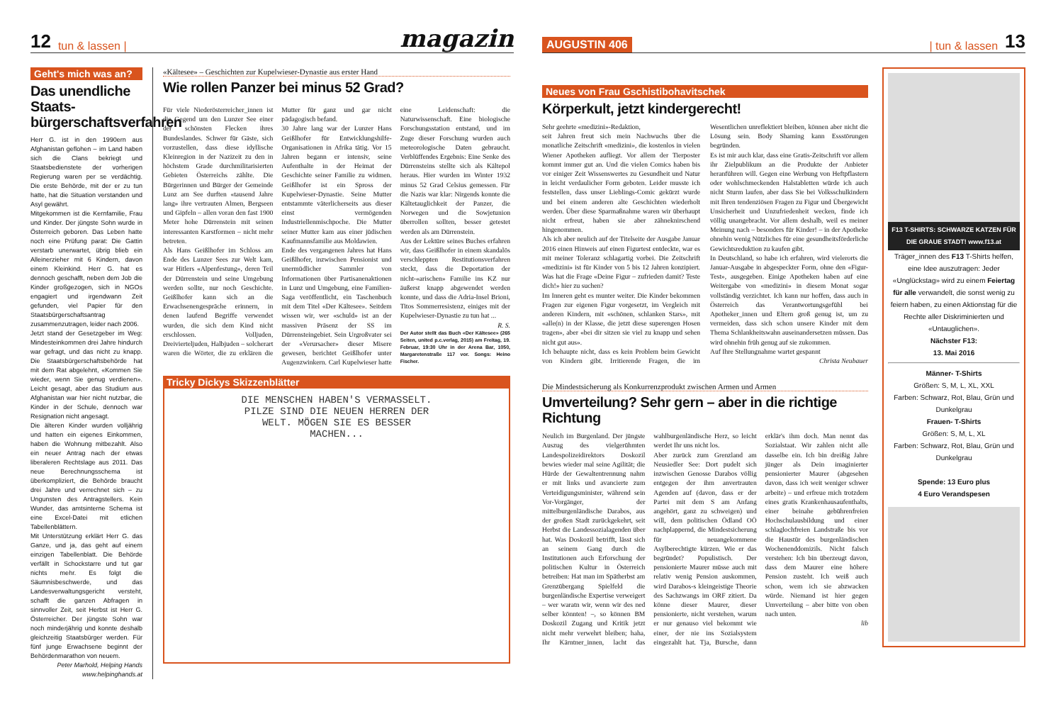12 tun & lassen | magazin
Geht's mich was an?
Das unendliche Staats­bürgerschaftsverfahren
Herr G. ist in den 1990ern aus Afghanistan geflohen – im Land haben sich die Clans bekriegt und Staatsbedienstete der vorherigen Regierung waren per se verdächtig. Die erste Behörde, mit der er zu tun hatte, hat die Situation verstanden und Asyl gewährt.
Mitgekommen ist die Kernfamilie, Frau und Kinder. Der jüngste Sohn wurde in Österreich geboren. Das Leben hatte noch eine Prüfung parat: Die Gattin verstarb unerwartet, übrig blieb ein Alleinerzieher mit 6 Kindern, davon einem Kleinkind. Herr G. hat es dennoch geschafft, neben dem Job die Kinder großgezogen, sich in NGOs engagiert und irgendwann Zeit gefunden, viel Papier für den Staatsbürgerschaftsantrag zusammenzutragen, leider nach 2006.
Jetzt stand der Gesetzgeber im Weg: Mindesteinkommen drei Jahre hindurch war gefragt, und das nicht zu knapp. Die Staatsbürgerschaftsbehörde hat mit dem Rat abgelehnt, «Kommen Sie wieder, wenn Sie genug verdienen». Leicht gesagt, aber das Studium aus Afghanistan war hier nicht nutzbar, die Kinder in der Schule, dennoch war Resignation nicht angesagt.
Die älteren Kinder wurden volljährig und hatten ein eigenes Einkommen, haben die Wohnung mitbezahlt. Also ein neuer Antrag nach der etwas liberaleren Rechtslage aus 2011. Das neue Berechnungsschema ist überkompliziert, die Behörde braucht drei Jahre und verrechnet sich – zu Ungunsten des Antragstellers. Kein Wunder, das amtsinterne Schema ist eine Excel-Datei mit etlichen Tabellenblättern.
Mit Unterstützung erklärt Herr G. das Ganze, und ja, das geht auf einem einzigen Tabellenblatt. Die Behörde verfällt in Schockstarre und tut gar nichts mehr. Es folgt die Säumnisbeschwerde, und das Landesverwaltungsgericht versteht, schafft die ganzen Abfragen in sinnvoller Zeit, seit Herbst ist Herr G. Österreicher. Der jüngste Sohn war noch minderjährig und konnte deshalb gleichzeitig Staatsbürger werden. Für fünf junge Erwachsene beginnt der Behördenmarathon von neuem.
Peter Marhold, Helping Hands
www.helpinghands.at
«Kältesee» – Geschichten zur Kupelwieser-Dynastie aus erster Hand
Wie rollen Panzer bei minus 52 Grad?
Für viele Niederösterreicher_innen ist die Gegend um den Lunzer See einer der schönsten Flecken ihres Bundeslandes. Schwer für Gäste, sich vorzustellen, dass diese idyllische Kleinregion in der Nazizeit zu den in höchstem Grade durchmilitarisierten Gebieten Österreichs zählte. Die Bürgerinnen und Bürger der Gemeinde Lunz am See durften «tausend Jahre lang» ihre vertrauten Almen, Bergseen und Gipfeln – allen voran den fast 1900 Meter hohe Dürrenstein mit seinen interessanten Karstformen – nicht mehr betreten.
Als Hans Geißlhofer im Schloss am Ende des Lunzer Sees zur Welt kam, war Hitlers «Alpenfestung», deren Teil der Dürrenstein und seine Umgebung werden sollte, nur noch Geschichte. Geißlhofer kann sich an die Erwachsenengespräche erinnern, in denen laufend Begriffe verwendet wurden, die sich dem Kind nicht erschlossen. Volljuden, Dreivierteljuden, Halbjuden – solcherart waren die Wörter, die zu erklären die Mutter für ganz und gar nicht pädagogisch befand.
30 Jahre lang war der Lunzer Hans Geißlhofer für Entwicklungshilfe-Organisationen in Afrika tätig. Vor 15 Jahren begann er intensiv, seine Aufenthalte in der Heimat der Geschichte seiner Familie zu widmen. Geißlhofer ist ein Spross der Kupelwieser-Dynastie. Seine Mutter entstammte väterlicherseits aus dieser einst vermögenden Industriellenmischpoche. Die Mutter seiner Mutter kam aus einer jüdischen Kaufmannsfamilie aus Moldawien.
Ende des vergangenen Jahres hat Hans Geißlhofer, inzwischen Pensionist und unermüdlicher Sammler von Informationen über Partisanenaktionen in Lunz und Umgebung, eine Familien-Saga veröffentlicht, ein Taschenbuch mit dem Titel «Der Kältesee». Seitdem wissen wir, wer «schuld» ist an der massiven Präsenz der SS im Dürrensteingebiet. Sein Urgroßvater sei der «Verursacher» dieser Misere gewesen, berichtet Geißlhofer unter Augenzwinkern. Carl Kupelwieser hatte eine Leidenschaft: die Naturwissenschaft. Eine biologische Forschungsstation entstand, und im Zuge dieser Forschung wurden auch meteorologische Daten gebraucht. Verblüffendes Ergebnis: Eine Senke des Dürrensteins stellte sich als Kältepol heraus. Hier wurden im Winter 1932 minus 52 Grad Celsius gemessen. Für die Nazis war klar: Nirgends konnte die Kältetauglichkeit der Panzer, die Norwegen und die Sowjetunion überrollen sollten, besser getestet werden als am Dürrenstein.
Aus der Lektüre seines Buches erfahren wir, dass Geißlhofer in einem skandalös verschleppten Restitutionsverfahren steckt, dass die Deportation der nicht-«arischen» Familie ins KZ nur äußerst knapp abgewendet werden konnte, und dass die Adria-Insel Brioni, Titos Sommerresistenz, einiges mit der Kupelwieser-Dynastie zu tun hat ...
R. S.
Der Autor stellt das Buch «Der Kältesee» (265 Seiten, united p.c.verlag, 2015) am Freitag, 19. Februar, 19:30 Uhr in der Arena Bar, 1050, Margaretenstraße 117 vor. Songs: Heino Fischer.
Tricky Dickys Skizzenblätter
DIE MENSCHEN HABEN'S VERMASSELT. PILZE SIND DIE NEUEN HERREN DER WELT. MÖGEN SIE ES BESSER MACHEN...
AUGUSTIN 406 | tun & lassen 13
Neues von Frau Gschistibohavitschek
Körperkult, jetzt kindergerecht!
Sehr geehrte «medizini»-Redaktion,
seit Jahren freut sich mein Nachwuchs über die monatliche Zeitschrift «medizini», die kostenlos in vielen Wiener Apotheken aufliegt. Vor allem der Tierposter kommt immer gut an. Und die vielen Comics haben bis vor einiger Zeit Wissenswertes zu Gesundheit und Natur in leicht verdaulicher Form geboten. Leider musste ich feststellen, dass unser Lieblings-Comic gekürzt wurde und bei einem anderen alte Geschichten wiederholt werden. Über diese Sparmaßnahme waren wir überhaupt nicht erfreut, haben sie aber zähneknirschend hingenommen.
Als ich aber neulich auf der Titelseite der Ausgabe Januar 2016 einen Hinweis auf einen Figurtest entdeckte, war es mit meiner Toleranz schlagartig vorbei. Die Zeitschrift «medizini» ist für Kinder von 5 bis 12 Jahren konzipiert. Was hat die Frage «Deine Figur – zufrieden damit? Teste dich!» hier zu suchen?
Im Inneren geht es munter weiter. Die Kinder bekommen Fragen zur eigenen Figur vorgesetzt, im Vergleich mit anderen Kindern, mit «schönen, schlanken Stars», mit «alle(n) in der Klasse, die jetzt diese superengen Hosen tragen», aber «bei dir sitzen sie viel zu knapp und sehen nicht gut aus».
Ich behaupte nicht, dass es kein Problem beim Gewicht von Kindern gibt. Irritierende Fragen, die im Wesentlichen unreflektiert bleiben, können aber nicht die Lösung sein. Body Shaming kann Essstörungen begründen.
Es ist mir auch klar, dass eine Gratis-Zeitschrift vor allem ihr Zielpublikum an die Produkte der Anbieter heranführen will. Gegen eine Werbung von Heftpflastern oder wohlschmeckenden Halstabletten würde ich auch nicht Sturm laufen, aber dass Sie bei Volksschulkindern mit Ihren tendenziösen Fragen zu Figur und Übergewicht Unsicherheit und Unzufriedenheit wecken, finde ich völlig unangebracht. Vor allem deshalb, weil es meiner Meinung nach – besonders für Kinder! – in der Apotheke ohnehin wenig Nützliches für eine gesundheitsförderliche Gewichtsreduktion zu kaufen gibt.
In Deutschland, so habe ich erfahren, wird vielerorts die Januar-Ausgabe in abgespeckter Form, ohne den «Figur-Test», ausgegeben. Einige Apotheken haben auf eine Weitergabe von «medizini» in diesem Monat sogar vollständig verzichtet. Ich kann nur hoffen, dass auch in Österreich das Verantwortungsgefühl bei Apotheker_innen und Eltern groß genug ist, um zu vermeiden, dass sich schon unsere Kinder mit dem Thema Schlankheitswahn auseinandersetzen müssen. Das wird ohnehin früh genug auf sie zukommen.
Auf Ihre Stellungnahme wartet gespannt
Christa Neubauer
Die Mindestsicherung als Konkurrenzprodukt zwischen Armen und Armen
Umverteilung? Sehr gern – aber in die richtige Richtung
Neulich im Burgenland. Der jüngste Auszug des vielgerühmten Landespolizeidirektors Doskozil bewies wieder mal seine Agilität; die Hürde der Gewaltentrennung nahm er mit links und avancierte zum Verteidigungsminister, während sein Vor-Vorgänger, der mittelburgenländische Darabos, aus der großen Stadt zurückgekehrt, seit Herbst die Landessozialagenden über hat. Was Doskozil betrifft, lässt sich an seinem Gang durch die Institutionen auch Erforschung der politischen Kultur in Österreich betreiben: Hat man im Spätherbst am Grenzübergang Spielfeld die burgenländische Expertise verweigert – wer waratn wir, wenn wir des ned selber könnten! –, so können BM Doskozil Zugang und Kritik jetzt nicht mehr verwehrt bleiben; haha, Ihr Kärntner_innen, lacht das wahlburgenländische Herz, so leicht werdet Ihr uns nicht los.
Aber zurück zum Grenzland am Neusiedler See: Dort pudelt sich inzwischen Genosse Darabos völlig entgegen der ihm anvertrauten Agenden auf (davon, dass er der Partei mit dem S am Anfang angehört, ganz zu schweigen) und will, dem politischen Ödland OÖ nachplappernd, die Mindestsicherung für neuangekommene Asylberechtigte kürzen. Wie er das begründet? Populistisch. Der pensionierte Maurer müsse auch mit relativ wenig Pension auskommen, wird Darabos-s kleingeistige Theorie des Sachzwangs im ORF zitiert. Da könne dieser Maurer, dieser pensionierte, nicht verstehen, warum er nur genauso viel bekommt wie einer, der nie ins Sozialsystem eingezahlt hat. Tja, Bursche, dann erklär's ihm doch. Man nennt das Sozialstaat. Wir zahlen nicht alle dasselbe ein. Ich bin dreißig Jahre jünger als Dein imaginierter pensionierter Maurer (abgesehen davon, dass ich weit weniger schwer arbeite) – und erfreue mich trotzdem eines gratis Krankenhausaufenthalts, einer beinahe gebührenfreien Hochschulausbildung und einer schlaglochfreien Landstraße bis vor die Haustür des burgenländischen Wochenenddomizils. Nicht falsch verstehen: Ich bin überzeugt davon, dass dem Maurer eine höhere Pension zusteht. Ich weiß auch schon, wem ich sie abzwacken würde. Niemand ist hier gegen Umverteilung – aber bitte von oben nach unten.
lib
F13 T-SHIRTS: SCHWARZE KATZEN FÜR DIE GRAUE STADT! www.f13.at
Träger_innen des F13 T-Shirts helfen, eine Idee auszutragen: Jeder «Unglückstag» wird zu einem Feiertag für alle verwandelt, die sonst wenig zu feiern haben, zu einen Aktionstag für die Rechte aller Diskriminierten und «Untauglichen».
Nächster F13:
13. Mai 2016
Männer- T-Shirts
Größen: S, M, L, XL, XXL
Farben: Schwarz, Rot, Blau, Grün und Dunkelgrau
Frauen- T-Shirts
Größen: S, M, L, XL
Farben: Schwarz, Rot, Blau, Grün und Dunkelgrau
Spende: 13 Euro plus
4 Euro Verandspesen